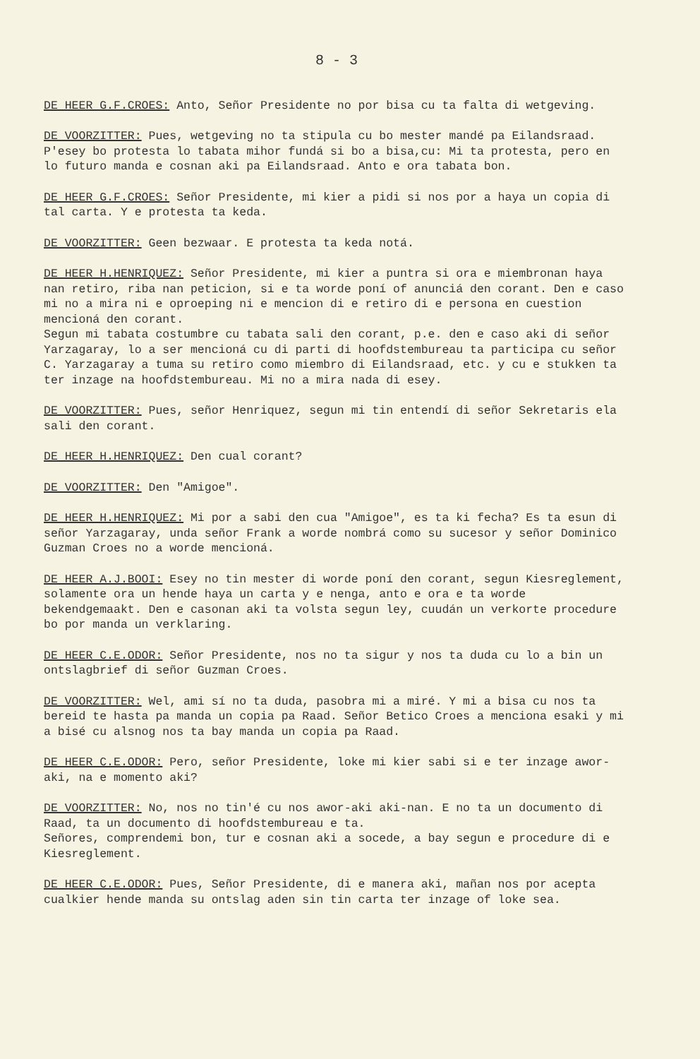8 - 3
DE HEER G.F.CROES: Anto, Señor Presidente no por bisa cu ta falta di wetgeving.
DE VOORZITTER: Pues, wetgeving no ta stipula cu bo mester mandé pa Eilandsraad. P'esey bo protesta lo tabata mihor fundá si bo a bisa,cu: Mi ta protesta, pero en lo futuro manda e cosnan aki pa Eilandsraad. Anto e ora tabata bon.
DE HEER G.F.CROES: Señor Presidente, mi kier a pidi si nos por a haya un copia di tal carta. Y e protesta ta keda.
DE VOORZITTER: Geen bezwaar. E protesta ta keda notá.
DE HEER H.HENRIQUEZ: Señor Presidente, mi kier a puntra si ora e miembronan haya nan retiro, riba nan peticion, si e ta worde poní of anunciá den corant. Den e caso mi no a mira ni e oproeping ni e mencion di e retiro di e persona en cuestion menciоná den corant.
Segun mi tabata costumbre cu tabata sali den corant, p.e. den e caso aki di señor Yarzagaray, lo a ser menciоná cu di parti di hoofdstembureau ta participa cu señor C. Yarzagaray a tuma su retiro como miembro di Eilandsraad, etc. y cu e stukken ta ter inzage na hoofdstembureau. Mi no a mira nada di esey.
DE VOORZITTER: Pues, señor Henriquez, segun mi tin entendí di señor Sekretaris ela sali den corant.
DE HEER H.HENRIQUEZ: Den cual corant?
DE VOORZITTER: Den "Amigoe".
DE HEER H.HENRIQUEZ: Mi por a sabi den cua "Amigoe", es ta ki fecha? Es ta esun di señor Yarzagaray, unda señor Frank a worde nombrá como su sucesor y señor Dominico Guzman Croes no a worde mencioná.
DE HEER A.J.BOOI: Esey no tin mester di worde poní den corant, segun Kiesreglement, solamente ora un hende haya un carta y e nenga, anto e ora e ta worde bekendgemaakt. Den e casonan aki ta volsta segun ley, cuudán un verkorte procedure bo por manda un verklaring.
DE HEER C.E.ODOR: Señor Presidente, nos no ta sigur y nos ta duda cu lo a bin un ontslagbrief di señor Guzman Croes.
DE VOORZITTER: Wel, ami sí no ta duda, pasobra mi a miré. Y mi a bisa cu nos ta bereid te hasta pa manda un copia pa Raad. Señor Betico Croes a menciona esaki y mi a bisé cu alsnog nos ta bay manda un copia pa Raad.
DE HEER C.E.ODOR: Pero, señor Presidente, loke mi kier sabi si e ter inzage awor-aki, na e momento aki?
DE VOORZITTER: No, nos no tin'é cu nos awor-aki aki-nan. E no ta un documento di Raad, ta un documento di hoofdstembureau e ta.
Señores, comprendemi bon, tur e cosnan aki a socede, a bay segun e procedure di e Kiesreglement.
DE HEER C.E.ODOR: Pues, Señor Presidente, di e manera aki, mañan nos por acepta cualkier hende manda su ontslag aden sin tin carta ter inzage of loke sea.